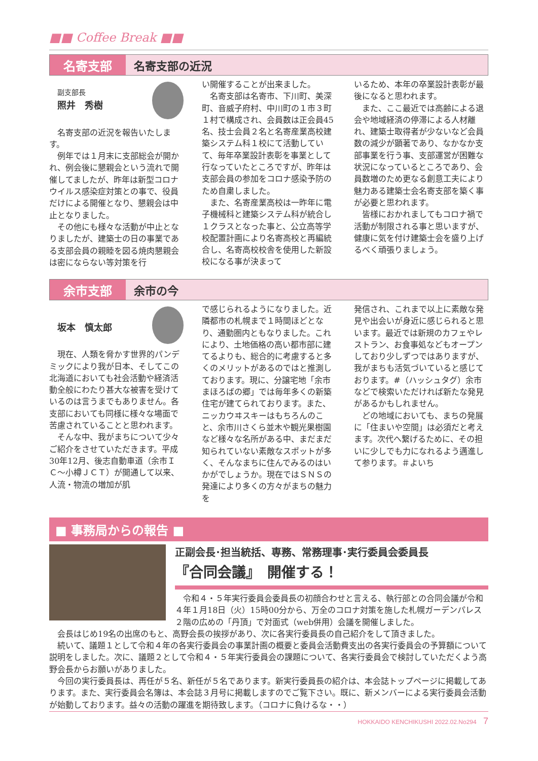■■ Coffee Break ■■
名寄支部 名寄支部の近況
副支部長
照井　秀樹
名寄支部の近況を報告いたします。
例年では１月末に支部総会が開かれ、例会後に懇親会という流れで開催してましたが、昨年は新型コロナウイルス感染症対策との事で、役員だけによる開催となり、懇親会は中止となりました。
その他にも様々な活動が中止となりましたが、建築士の日の事業である支部会員の親睦を図る焼肉懇親会は密にならない等対策を行
い開催することが出来ました。
名寄支部は名寄市、下川町、美深町、音威子府村、中川町の１市３町１村で構成され、会員数は正会員45名、技士会員２名と名寄産業高校建築システム科１校にて活動していて、毎年卒業設計表彰を事業として行なっていたところですが、昨年は支部会員の参加をコロナ感染予防のため自粛しました。
また、名寄産業高校は一昨年に電子機械科と建築システム科が統合し１クラスとなった事と、公立高等学校配置計画により名寄高校と再編統合し、名寄高校校舎を使用した新設校になる事が決まって
いるため、本年の卒業設計表彰が最後になると思われます。
また、ここ最近では高齢による退会や地域経済の停滞による人材離れ、建築士取得者が少ないなど会員数の減少が顕著であり、なかなか支部事業を行う事、支部運営が困難な状況になっているところであり、会員数増のため更なる創意工夫により魅力ある建築士会名寄支部を築く事が必要と思われます。
皆様におかれましてもコロナ禍で活動が制限される事と思いますが、健康に気を付け建築士会を盛り上げるべく頑張りましょう。
余市支部 余市の今
坂本　慎太郎
現在、人類を脅かす世界的パンデミックにより我が日本、そしてこの北海道においても社会活動や経済活動全般にわたり甚大な被害を受けているのは言うまでもありません。各支部においても同様に様々な場面で苦慮されていることと思われます。
そんな中、我がまちについて少々ご紹介をさせていただきます。平成30年12月、後志自動車道（余市ＩＣ～小樽ＪＣＴ）が開通して以来、人流・物流の増加が肌
で感じられるようになりました。近隣都市の札幌まで１時間ほどとなり、通勤圏内ともなりました。これにより、土地価格の高い都市部に建てるよりも、総合的に考慮すると多くのメリットがあるのではと推測しております。現に、分譲宅地「余市まほろばの郷」では毎年多くの新築住宅が建てられております。また、ニッカウヰスキーはもちろんのこと、余市川さくら並木や観光果樹園など様々な名所がある中、まだまだ知られていない素敵なスポットが多く、そんなまちに住んでみるのはいかがでしょうか。現在ではＳＮＳの発達により多くの方々がまちの魅力を
発信され、これまで以上に素敵な発見や出会いが身近に感じられると思います。最近では新規のカフェやレストラン、お食事処などもオープンしており少しずつではありますが、我がまちも活気づいていると感じております。#（ハッシュタグ）余市などで検索いただければ新たな発見があるかもしれません。
どの地域においても、まちの発展に「住まいや空間」は必須だと考えます。次代へ繋げるために、その担いに少しでも力になれるよう邁進して参ります。＃よいち
■ 事務局からの報告 ■
正副会長･担当統括、専務、常務理事･実行委員会委員長
『合同会議』　開催する！
令和４・５年実行委員会委員長の初顔合わせと言える、執行部との合同会議が令和４年１月18日（火）15時00分から、万全のコロナ対策を施した札幌ガーデンパレス２階の広めの「丹頂」で対面式（web併用）会議を開催しました。
会長はじめ19名の出席のもと、高野会長の挨拶があり、次に各実行委員長の自己紹介をして頂きました。
続いて、議題１として令和４年の各実行委員会の事業計画の概要と委員会活動費支出の各実行委員会の予算額について説明をしました。次に、議題２として令和４・５年実行委員会の課題について、各実行委員会で検討していただくよう高野会長からお願いがありました。
今回の実行委員長は、再任が５名、新任が５名であります。新実行委員長の紹介は、本会誌トップページに掲載してあります。また、実行委員会名簿は、本会誌３月号に掲載しますのでご覧下さい。既に、新メンバーによる実行委員会活動が始動しております。益々の活動の躍進を期待致します。（コロナに負けるな・・）
HOKKAIDO KENCHIKUSHI 2022.02.No294 7